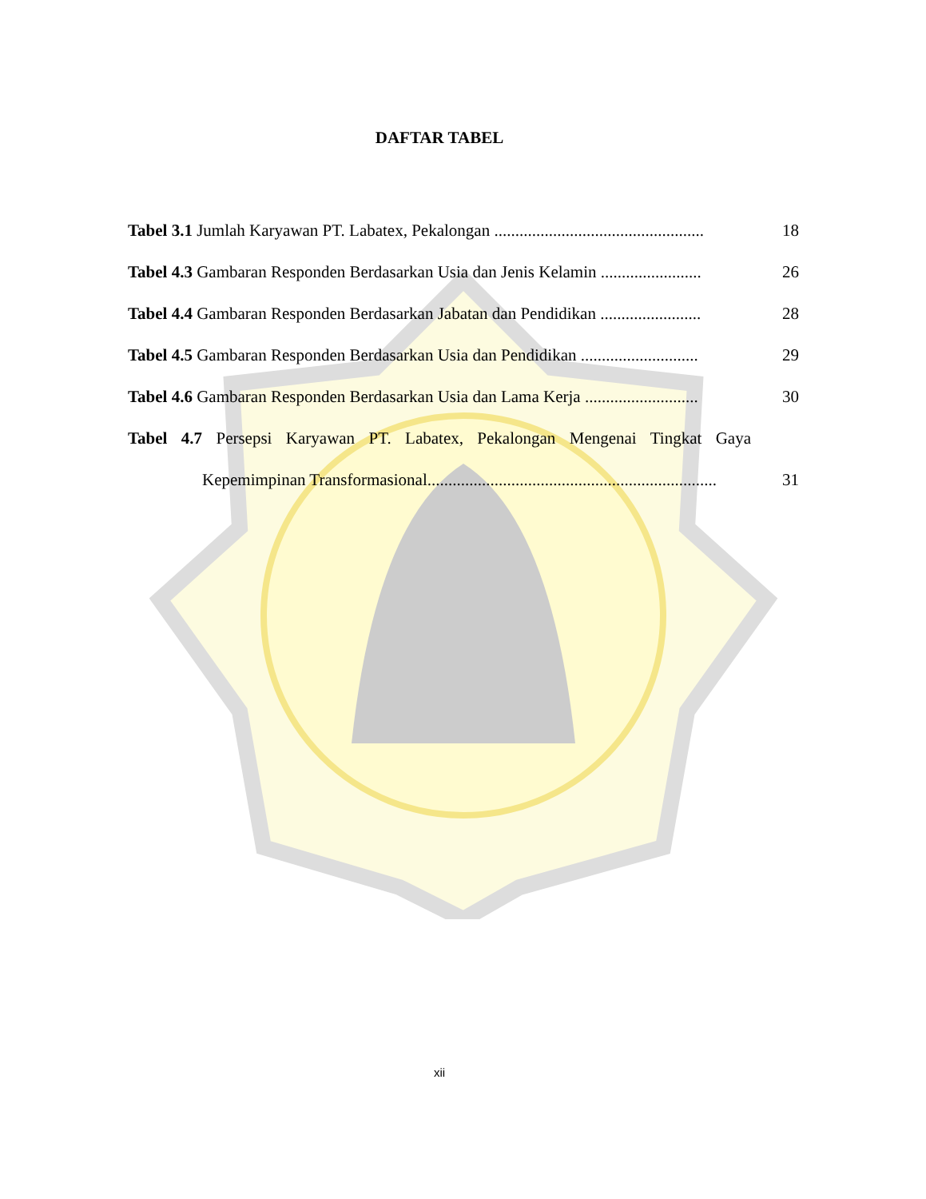DAFTAR TABEL
Tabel 3.1 Jumlah Karyawan PT. Labatex, Pekalongan .................................................. 18
Tabel 4.3 Gambaran Responden Berdasarkan Usia dan Jenis Kelamin ........................ 26
Tabel 4.4 Gambaran Responden Berdasarkan Jabatan dan Pendidikan ........................ 28
Tabel 4.5 Gambaran Responden Berdasarkan Usia dan Pendidikan ............................ 29
Tabel 4.6 Gambaran Responden Berdasarkan Usia dan Lama Kerja ........................... 30
Tabel 4.7 Persepsi Karyawan PT. Labatex, Pekalongan Mengenai Tingkat Gaya
Kepemimpinan Transformasional..................................................................... 31
xii